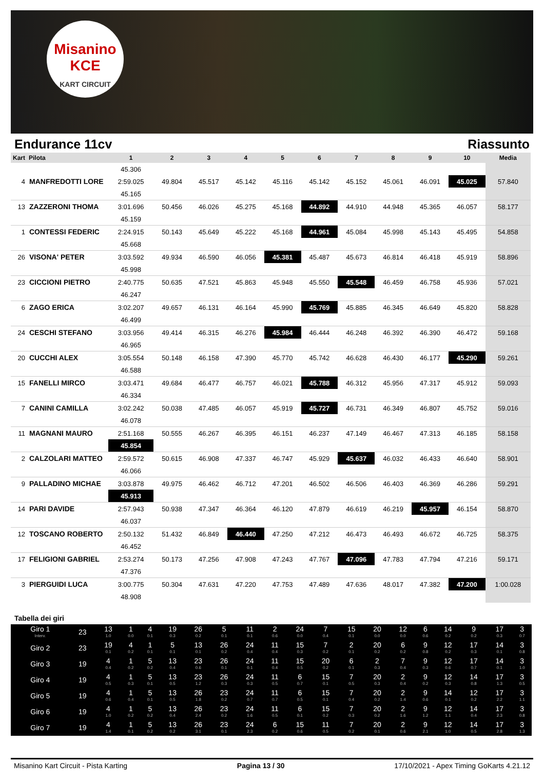Misanino
KCE
KART CIRCUIT
Endurance 11cv Riassunto
| Kart | Pilota | 1 | 2 | 3 | 4 | 5 | 6 | 7 | 8 | 9 | 10 | Media |
| --- | --- | --- | --- | --- | --- | --- | --- | --- | --- | --- | --- | --- |
| | | 45.306 | | | | | | | | | | |
| 4 | MANFREDOTTI LORE | 2:59.025 | 49.804 | 45.517 | 45.142 | 45.116 | 45.142 | 45.152 | 45.061 | 46.091 | 45.025 | 57.840 |
| | | 45.165 | | | | | | | | | | |
| 13 | ZAZZERONI THOMA | 3:01.696 | 50.456 | 46.026 | 45.275 | 45.168 | 44.892 | 44.910 | 44.948 | 45.365 | 46.057 | 58.177 |
| | | 45.159 | | | | | | | | | | |
| 1 | CONTESSI FEDERIC | 2:24.915 | 50.143 | 45.649 | 45.222 | 45.168 | 44.961 | 45.084 | 45.998 | 45.143 | 45.495 | 54.858 |
| | | 45.668 | | | | | | | | | | |
| 26 | VISONA' PETER | 3:03.592 | 49.934 | 46.590 | 46.056 | 45.381 | 45.487 | 45.673 | 46.814 | 46.418 | 45.919 | 58.896 |
| | | 45.998 | | | | | | | | | | |
| 23 | CICCIONI PIETRO | 2:40.775 | 50.635 | 47.521 | 45.863 | 45.948 | 45.550 | 45.548 | 46.459 | 46.758 | 45.936 | 57.021 |
| | | 46.247 | | | | | | | | | | |
| 6 | ZAGO ERICA | 3:02.207 | 49.657 | 46.131 | 46.164 | 45.990 | 45.769 | 45.885 | 46.345 | 46.649 | 45.820 | 58.828 |
| | | 46.499 | | | | | | | | | | |
| 24 | CESCHI STEFANO | 3:03.956 | 49.414 | 46.315 | 46.276 | 45.984 | 46.444 | 46.248 | 46.392 | 46.390 | 46.472 | 59.168 |
| | | 46.965 | | | | | | | | | | |
| 20 | CUCCHI ALEX | 3:05.554 | 50.148 | 46.158 | 47.390 | 45.770 | 45.742 | 46.628 | 46.430 | 46.177 | 45.290 | 59.261 |
| | | 46.588 | | | | | | | | | | |
| 15 | FANELLI MIRCO | 3:03.471 | 49.684 | 46.477 | 46.757 | 46.021 | 45.788 | 46.312 | 45.956 | 47.317 | 45.912 | 59.093 |
| | | 46.334 | | | | | | | | | | |
| 7 | CANINI CAMILLA | 3:02.242 | 50.038 | 47.485 | 46.057 | 45.919 | 45.727 | 46.731 | 46.349 | 46.807 | 45.752 | 59.016 |
| | | 46.078 | | | | | | | | | | |
| 11 | MAGNANI MAURO | 2:51.168 | 50.555 | 46.267 | 46.395 | 46.151 | 46.237 | 47.149 | 46.467 | 47.313 | 46.185 | 58.158 |
| | | 45.854 | | | | | | | | | | |
| 2 | CALZOLARI MATTEO | 2:59.572 | 50.615 | 46.908 | 47.337 | 46.747 | 45.929 | 45.637 | 46.032 | 46.433 | 46.640 | 58.901 |
| | | 46.066 | | | | | | | | | | |
| 9 | PALLADINO MICHAE | 3:03.878 | 49.975 | 46.462 | 46.712 | 47.201 | 46.502 | 46.506 | 46.403 | 46.369 | 46.286 | 59.291 |
| | | 45.913 | | | | | | | | | | |
| 14 | PARI DAVIDE | 2:57.943 | 50.938 | 47.347 | 46.364 | 46.120 | 47.879 | 46.619 | 46.219 | 45.957 | 46.154 | 58.870 |
| | | 46.037 | | | | | | | | | | |
| 12 | TOSCANO ROBERTO | 2:50.132 | 51.432 | 46.849 | 46.440 | 47.250 | 47.212 | 46.473 | 46.493 | 46.672 | 46.725 | 58.375 |
| | | 46.452 | | | | | | | | | | |
| 17 | FELIGIONI GABRIEL | 2:53.274 | 50.173 | 47.256 | 47.908 | 47.243 | 47.767 | 47.096 | 47.783 | 47.794 | 47.216 | 59.171 |
| | | 47.376 | | | | | | | | | | |
| 3 | PIERGUIDI LUCA | 3:00.775 | 50.304 | 47.631 | 47.220 | 47.753 | 47.489 | 47.636 | 48.017 | 47.382 | 47.200 | 1:00.028 |
| | | 48.908 | | | | | | | | | | |
Tabella dei giri
| Giro 1 Interv. | 23 | 13 1.0 | 1 0.0 | 4 0.1 | 19 0.3 | 26 0.2 | 5 0.1 | 11 0.1 | 2 0.6 | 24 0.0 | 7 0.4 | 15 0.1 | 20 0.0 | 12 0.0 | 6 0.6 | 14 0.2 | 9 0.2 | 17 0.3 | 3 0.7 |
| Giro 2 | 23 | 19 0.1 | 4 0.2 | 1 0.1 | 5 0.1 | 13 0.1 | 26 0.2 | 24 0.4 | 11 0.4 | 15 0.3 | 7 0.2 | 2 0.1 | 20 0.2 | 6 0.2 | 9 0.8 | 12 0.2 | 17 0.3 | 14 0.1 | 3 0.8 |
| Giro 3 | 19 | 4 0.4 | 1 0.2 | 5 0.2 | 13 0.4 | 23 0.6 | 26 0.1 | 24 0.1 | 11 0.4 | 15 0.5 | 20 0.2 | 6 0.1 | 2 0.3 | 7 0.4 | 9 0.3 | 12 0.6 | 17 0.7 | 14 0.1 | 3 1.0 |
| Giro 4 | 19 | 4 0.5 | 1 0.3 | 5 0.1 | 13 0.5 | 23 1.2 | 26 0.3 | 24 0.3 | 11 0.5 | 6 0.7 | 15 0.1 | 7 0.5 | 20 0.3 | 2 0.4 | 9 0.2 | 12 0.3 | 14 0.8 | 17 1.3 | 3 0.5 |
| Giro 5 | 19 | 4 0.6 | 1 0.4 | 5 0.1 | 13 0.5 | 26 1.8 | 23 0.2 | 24 0.7 | 11 0.7 | 6 0.5 | 15 0.1 | 7 0.4 | 20 0.2 | 2 1.4 | 9 0.6 | 14 0.1 | 12 0.2 | 17 2.2 | 3 1.1 |
| Giro 6 | 19 | 4 1.0 | 1 0.2 | 5 0.2 | 13 0.4 | 26 2.4 | 23 0.2 | 24 1.6 | 11 0.5 | 6 0.1 | 15 0.2 | 7 0.3 | 20 0.2 | 2 1.6 | 9 1.2 | 12 1.1 | 14 0.4 | 17 2.3 | 3 0.8 |
| Giro 7 | 19 | 4 1.4 | 1 0.1 | 5 0.2 | 13 0.2 | 26 3.1 | 23 0.1 | 24 2.3 | 6 0.2 | 15 0.6 | 11 0.5 | 7 0.2 | 20 0.1 | 2 0.6 | 9 2.1 | 12 1.0 | 14 0.5 | 17 2.8 | 3 1.3 |
Misanino Kart Circuit - Pista Karting Pagina 13 / 30 17/10/2021 - Apex Timing GoKarts 4.21.12